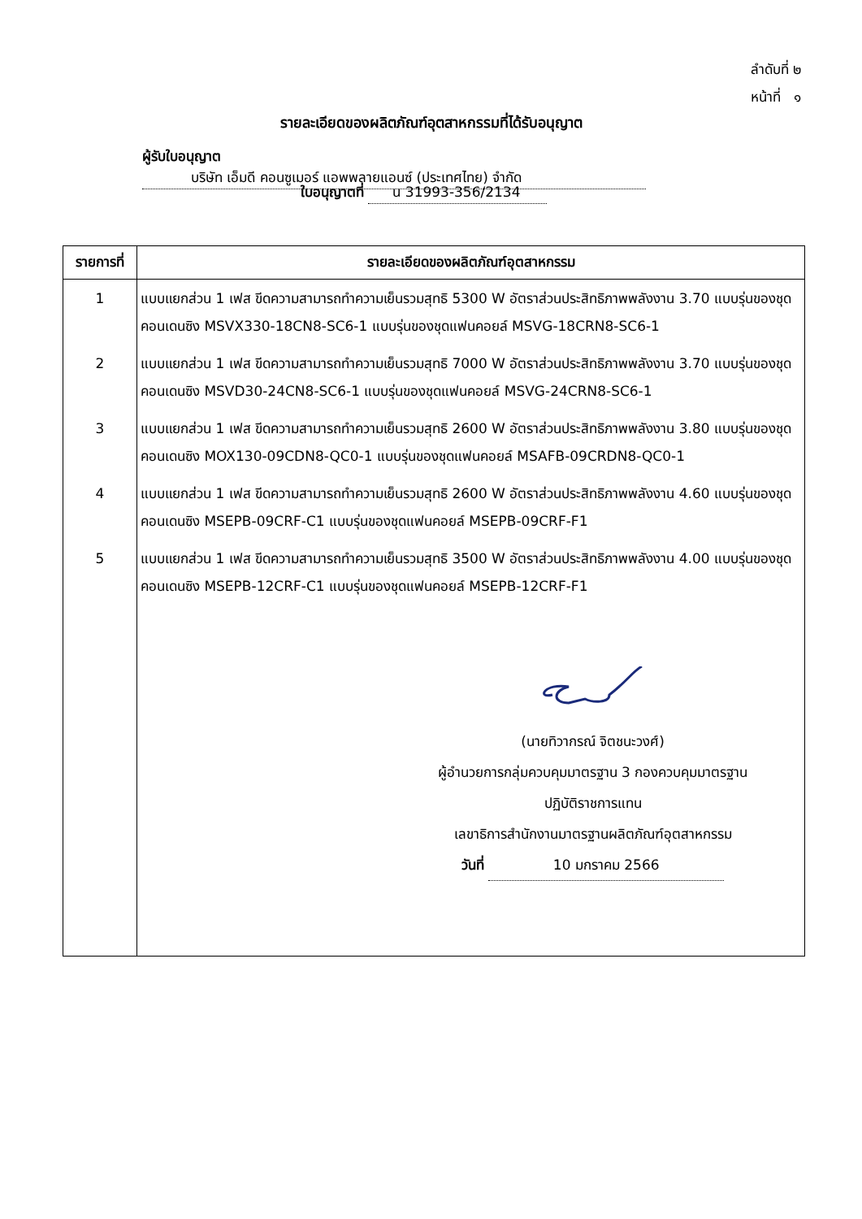ลำดับที่ ๒
หน้าที่ ๑
รายละเอียดของผลิตภัณฑ์อุตสาหกรรมที่ได้รับอนุญาต
ผู้รับใบอนุญาต บริษัท เอ็มดี คอนซูเมอร์ แอพพลายแอนซ์ (ประเทศไทย) จำกัด
ใบอนุญาตที่ น 31993-356/2134
| รายการที่ | รายละเอียดของผลิตภัณฑ์อุตสาหกรรม |
| --- | --- |
| 1 | แบบแยกส่วน 1 เฟส ขีดความสามารถทำความเย็นรวมสุทธิ 5300 W อัตราส่วนประสิทธิภาพพลังงาน 3.70 แบบรุ่นของชุดคอนเดนซิง MSVX330-18CN8-SC6-1 แบบรุ่นของชุดแฟนคอยล์ MSVG-18CRN8-SC6-1 |
| 2 | แบบแยกส่วน 1 เฟส ขีดความสามารถทำความเย็นรวมสุทธิ 7000 W อัตราส่วนประสิทธิภาพพลังงาน 3.70 แบบรุ่นของชุดคอนเดนซิง MSVD30-24CN8-SC6-1 แบบรุ่นของชุดแฟนคอยล์ MSVG-24CRN8-SC6-1 |
| 3 | แบบแยกส่วน 1 เฟส ขีดความสามารถทำความเย็นรวมสุทธิ 2600 W อัตราส่วนประสิทธิภาพพลังงาน 3.80 แบบรุ่นของชุดคอนเดนซิง MOX130-09CDN8-QC0-1 แบบรุ่นของชุดแฟนคอยล์ MSAFB-09CRDN8-QC0-1 |
| 4 | แบบแยกส่วน 1 เฟส ขีดความสามารถทำความเย็นรวมสุทธิ 2600 W อัตราส่วนประสิทธิภาพพลังงาน 4.60 แบบรุ่นของชุดคอนเดนซิง MSEPB-09CRF-C1 แบบรุ่นของชุดแฟนคอยล์ MSEPB-09CRF-F1 |
| 5 | แบบแยกส่วน 1 เฟส ขีดความสามารถทำความเย็นรวมสุทธิ 3500 W อัตราส่วนประสิทธิภาพพลังงาน 4.00 แบบรุ่นของชุดคอนเดนซิง MSEPB-12CRF-C1 แบบรุ่นของชุดแฟนคอยล์ MSEPB-12CRF-F1 |
| | (นายทิวากรณ์ จิตชนะวงศ์) ผู้อำนวยการกลุ่มควบคุมมาตรฐาน 3 กองควบคุมมาตรฐาน ปฏิบัติราชการแทน เลขาธิการสำนักงานมาตรฐานผลิตภัณฑ์อุตสาหกรรม วันที่ 10 มกราคม 2566 |